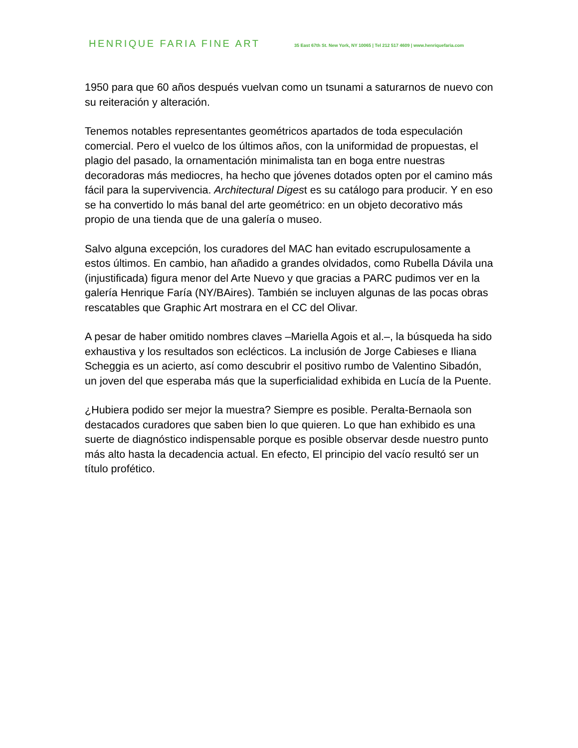HENRIQUE FARIA FINE ART
35 East 67th St. New York, NY 10065 | Tel 212 517 4609 | www.henriquefaria.com
1950 para que 60 años después vuelvan como un tsunami a saturarnos de nuevo con su reiteración y alteración.
Tenemos notables representantes geométricos apartados de toda especulación comercial. Pero el vuelco de los últimos años, con la uniformidad de propuestas, el plagio del pasado, la ornamentación minimalista tan en boga entre nuestras decoradoras más mediocres, ha hecho que jóvenes dotados opten por el camino más fácil para la supervivencia. Architectural Digest es su catálogo para producir. Y en eso se ha convertido lo más banal del arte geométrico: en un objeto decorativo más propio de una tienda que de una galería o museo.
Salvo alguna excepción, los curadores del MAC han evitado escrupulosamente a estos últimos. En cambio, han añadido a grandes olvidados, como Rubella Dávila una (injustificada) figura menor del Arte Nuevo y que gracias a PARC pudimos ver en la galería Henrique Faría (NY/BAires). También se incluyen algunas de las pocas obras rescatables que Graphic Art mostrara en el CC del Olivar.
A pesar de haber omitido nombres claves –Mariella Agois et al.–, la búsqueda ha sido exhaustiva y los resultados son eclécticos. La inclusión de Jorge Cabieses e Iliana Scheggia es un acierto, así como descubrir el positivo rumbo de Valentino Sibadón, un joven del que esperaba más que la superficialidad exhibida en Lucía de la Puente.
¿Hubiera podido ser mejor la muestra? Siempre es posible. Peralta-Bernaola son destacados curadores que saben bien lo que quieren. Lo que han exhibido es una suerte de diagnóstico indispensable porque es posible observar desde nuestro punto más alto hasta la decadencia actual. En efecto, El principio del vacío resultó ser un título profético.